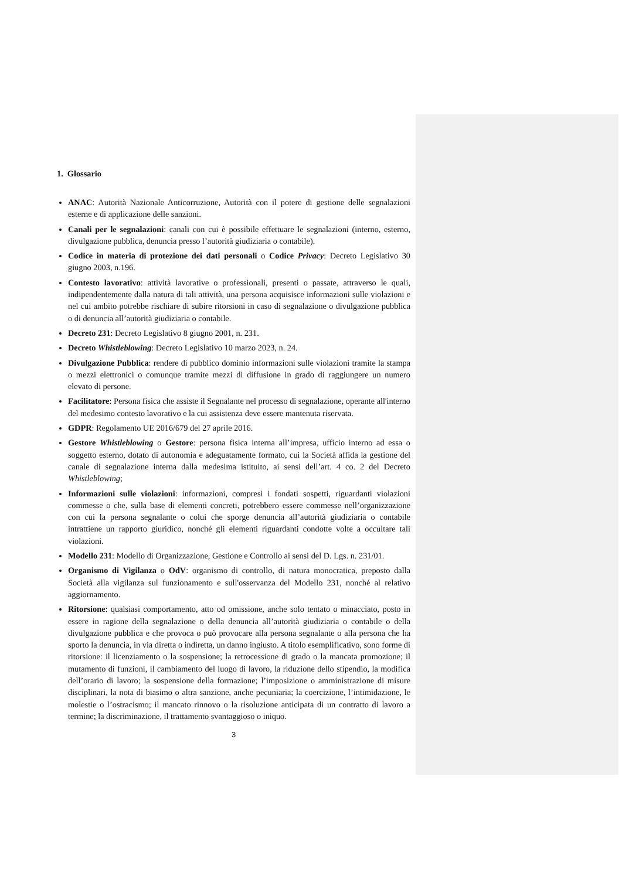1. Glossario
ANAC: Autorità Nazionale Anticorruzione, Autorità con il potere di gestione delle segnalazioni esterne e di applicazione delle sanzioni.
Canali per le segnalazioni: canali con cui è possibile effettuare le segnalazioni (interno, esterno, divulgazione pubblica, denuncia presso l’autorità giudiziaria o contabile).
Codice in materia di protezione dei dati personali o Codice Privacy: Decreto Legislativo 30 giugno 2003, n.196.
Contesto lavorativo: attività lavorative o professionali, presenti o passate, attraverso le quali, indipendentemente dalla natura di tali attività, una persona acquisisce informazioni sulle violazioni e nel cui ambito potrebbe rischiare di subire ritorsioni in caso di segnalazione o divulgazione pubblica o di denuncia all’autorità giudiziaria o contabile.
Decreto 231: Decreto Legislativo 8 giugno 2001, n. 231.
Decreto Whistleblowing: Decreto Legislativo 10 marzo 2023, n. 24.
Divulgazione Pubblica: rendere di pubblico dominio informazioni sulle violazioni tramite la stampa o mezzi elettronici o comunque tramite mezzi di diffusione in grado di raggiungere un numero elevato di persone.
Facilitatore: Persona fisica che assiste il Segnalante nel processo di segnalazione, operante all'interno del medesimo contesto lavorativo e la cui assistenza deve essere mantenuta riservata.
GDPR: Regolamento UE 2016/679 del 27 aprile 2016.
Gestore Whistleblowing o Gestore: persona fisica interna all’impresa, ufficio interno ad essa o soggetto esterno, dotato di autonomia e adeguatamente formato, cui la Società affida la gestione del canale di segnalazione interna dalla medesima istituito, ai sensi dell’art. 4 co. 2 del Decreto Whistleblowing;
Informazioni sulle violazioni: informazioni, compresi i fondati sospetti, riguardanti violazioni commesse o che, sulla base di elementi concreti, potrebbero essere commesse nell’organizzazione con cui la persona segnalante o colui che sporge denuncia all’autorità giudiziaria o contabile intrattiene un rapporto giuridico, nonché gli elementi riguardanti condotte volte a occultare tali violazioni.
Modello 231: Modello di Organizzazione, Gestione e Controllo ai sensi del D. Lgs. n. 231/01.
Organismo di Vigilanza o OdV: organismo di controllo, di natura monocratica, preposto dalla Società alla vigilanza sul funzionamento e sull'osservanza del Modello 231, nonché al relativo aggiornamento.
Ritorsione: qualsiasi comportamento, atto od omissione, anche solo tentato o minacciato, posto in essere in ragione della segnalazione o della denuncia all’autorità giudiziaria o contabile o della divulgazione pubblica e che provoca o può provocare alla persona segnalante o alla persona che ha sporto la denuncia, in via diretta o indiretta, un danno ingiusto. A titolo esemplificativo, sono forme di ritorsione: il licenziamento o la sospensione; la retrocessione di grado o la mancata promozione; il mutamento di funzioni, il cambiamento del luogo di lavoro, la riduzione dello stipendio, la modifica dell’orario di lavoro; la sospensione della formazione; l’imposizione o amministrazione di misure disciplinari, la nota di biasimo o altra sanzione, anche pecuniaria; la coercizione, l’intimidazione, le molestie o l’ostracismo; il mancato rinnovo o la risoluzione anticipata di un contratto di lavoro a termine; la discriminazione, il trattamento svantaggioso o iniquo.
3